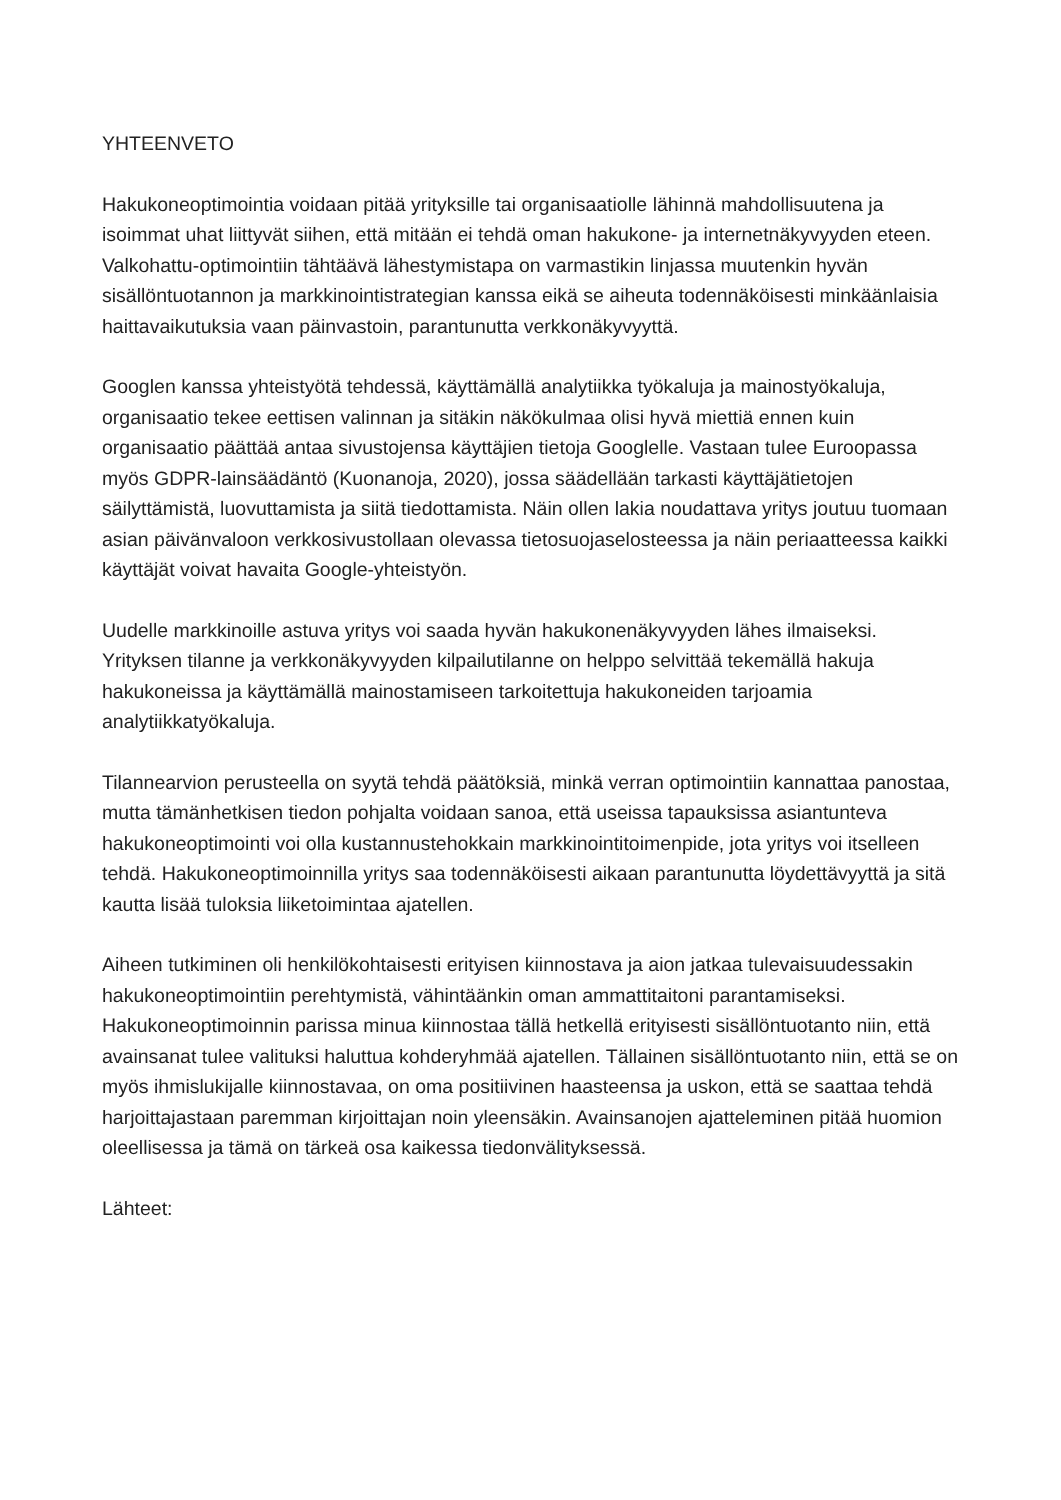YHTEENVETO
Hakukoneoptimointia voidaan pitää yrityksille tai organisaatiolle lähinnä mahdollisuutena ja isoimmat uhat liittyvät siihen, että mitään ei tehdä oman hakukone- ja internetnäkyvyyden eteen. Valkohattu-optimointiin tähtäävä lähestymistapa on varmastikin linjassa muutenkin hyvän sisällöntuotannon ja markkinointistrategian kanssa eikä se aiheuta todennäköisesti minkäänlaisia haittavaikutuksia vaan päinvastoin, parantunutta verkkonäkyvyyttä.
Googlen kanssa yhteistyötä tehdessä, käyttämällä analytiikka työkaluja ja mainostyökaluja, organisaatio tekee eettisen valinnan ja sitäkin näkökulmaa olisi hyvä miettiä ennen kuin organisaatio päättää antaa sivustojensa käyttäjien tietoja Googlelle. Vastaan tulee Euroopassa myös GDPR-lainsäädäntö (Kuonanoja, 2020), jossa säädellään tarkasti käyttäjätietojen säilyttämistä, luovuttamista ja siitä tiedottamista. Näin ollen lakia noudattava yritys joutuu tuomaan asian päivänvaloon verkkosivustollaan olevassa tietosuojaselosteessa ja näin periaatteessa kaikki käyttäjät voivat havaita Google-yhteistyön.
Uudelle markkinoille astuva yritys voi saada hyvän hakukonenäkyvyyden lähes ilmaiseksi. Yrityksen tilanne ja verkkonäkyvyyden kilpailutilanne on helppo selvittää tekemällä hakuja hakukoneissa ja käyttämällä mainostamiseen tarkoitettuja hakukoneiden tarjoamia analytiikkatyökaluja.
Tilannearvion perusteella on syytä tehdä päätöksiä, minkä verran optimointiin kannattaa panostaa, mutta tämänhetkisen tiedon pohjalta voidaan sanoa, että useissa tapauksissa asiantunteva hakukoneoptimointi voi olla kustannustehokkain markkinointitoimenpide, jota yritys voi itselleen tehdä. Hakukoneoptimoinnilla yritys saa todennäköisesti aikaan parantunutta löydettävyyttä ja sitä kautta lisää tuloksia liiketoimintaa ajatellen.
Aiheen tutkiminen oli henkilökohtaisesti erityisen kiinnostava ja aion jatkaa tulevaisuudessakin hakukoneoptimointiin perehtymistä, vähintäänkin oman ammattitaitoni parantamiseksi. Hakukoneoptimoinnin parissa minua kiinnostaa tällä hetkellä erityisesti sisällöntuotanto niin, että avainsanat tulee valituksi haluttua kohderyhmää ajatellen. Tällainen sisällöntuotanto niin, että se on myös ihmislukijalle kiinnostavaa, on oma positiivinen haasteensa ja uskon, että se saattaa tehdä harjoittajastaan paremman kirjoittajan noin yleensäkin. Avainsanojen ajatteleminen pitää huomion oleellisessa ja tämä on tärkeä osa kaikessa tiedonvälityksessä.
Lähteet: